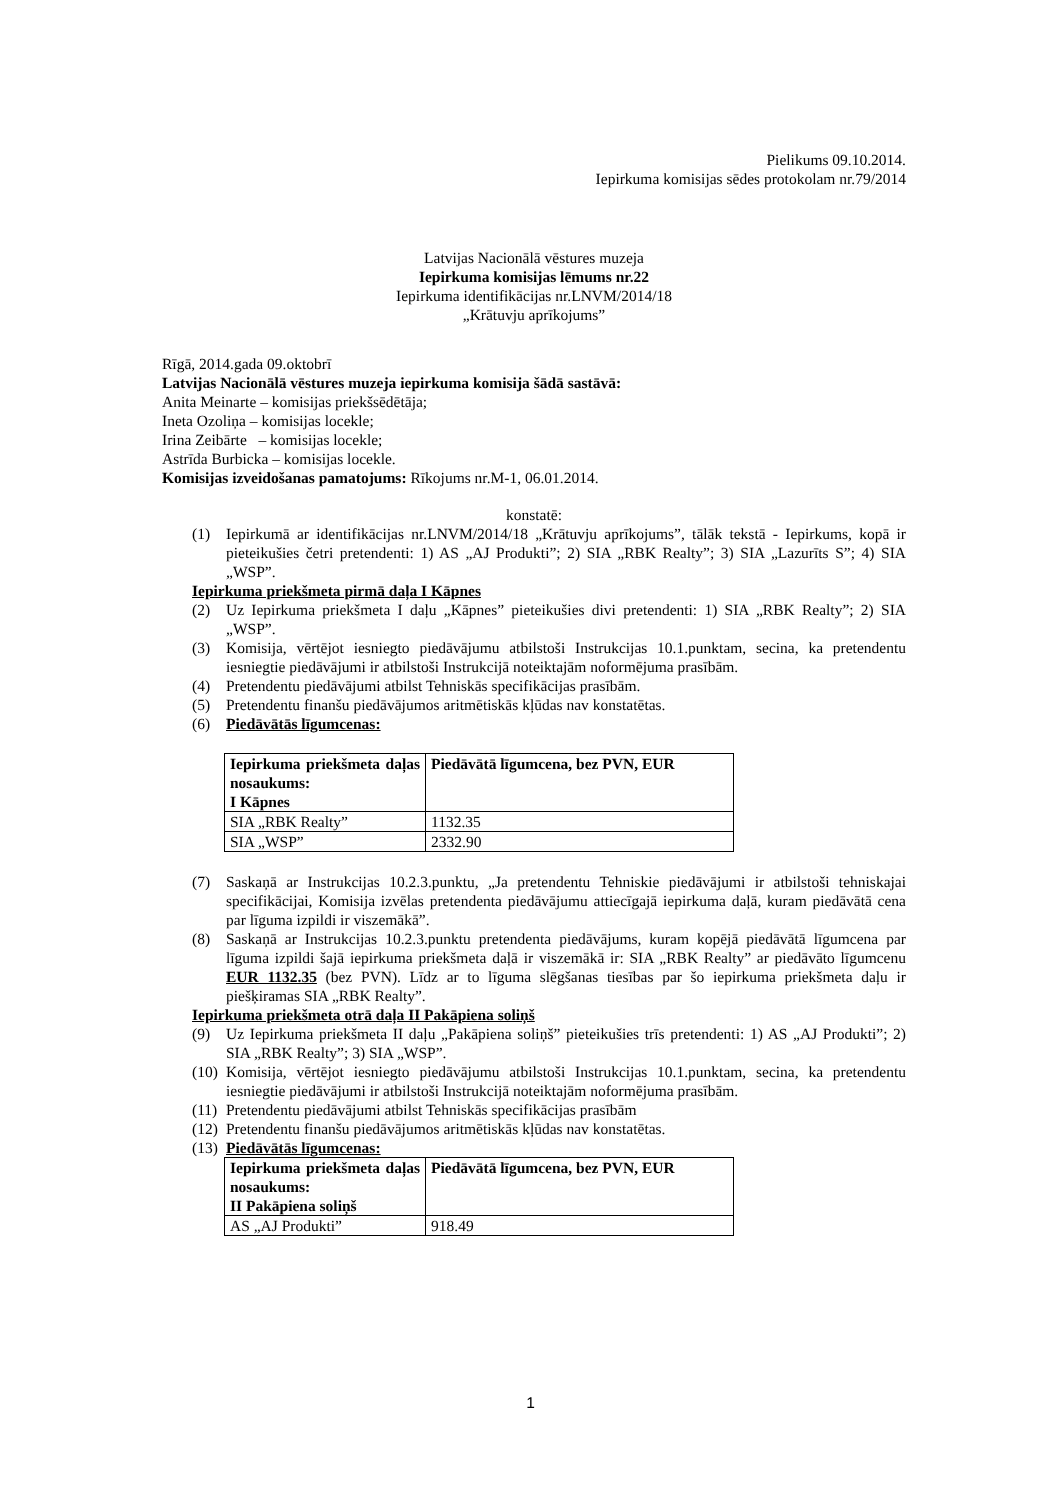Pielikums 09.10.2014.
Iepirkuma komisijas sēdes protokolam nr.79/2014
Latvijas Nacionālā vēstures muzeja
Iepirkuma komisijas lēmums nr.22
Iepirkuma identifikācijas nr.LNVM/2014/18
„Krātuvju aprīkojums”
Rīgā, 2014.gada 09.oktobrī
Latvijas Nacionālā vēstures muzeja iepirkuma komisija šādā sastāvā:
Anita Meinarte – komisijas priekšsēdētāja;
Ineta Ozoliņa – komisijas locekle;
Irina Zeibārte – komisijas locekle;
Astrīda Burbicka – komisijas locekle.
Komisijas izveidošanas pamatojums: Rīkojums nr.M-1, 06.01.2014.
konstatē:
(1) Iepirkumā ar identifikācijas nr.LNVM/2014/18 „Krātuvju aprīkojums”, tālāk tekstā - Iepirkums, kopā ir pieteikušies četri pretendenti: 1) AS „AJ Produkti”; 2) SIA „RBK Realty”; 3) SIA „Lazurīts S”; 4) SIA „WSP”.
Iepirkuma priekšmeta pirmā daļa I Kāpnes
(2) Uz Iepirkuma priekšmeta I daļu „Kāpnes” pieteikušies divi pretendenti: 1) SIA „RBK Realty”; 2) SIA „WSP”.
(3) Komisija, vērtējot iesniegto piedāvājumu atbilstoši Instrukcijas 10.1.punktam, secina, ka pretendentu iesniegtie piedāvājumi ir atbilstoši Instrukcijā noteiktajām noformējuma prasībām.
(4) Pretendentu piedāvājumi atbilst Tehniskās specifikācijas prasībām.
(5) Pretendentu finanšu piedāvājumos aritmētiskās kļūdas nav konstatētas.
(6) Piedāvātās līgumcenas:
| Iepirkuma priekšmeta daļas nosaukums: I Kāpnes | Piedāvātā līgumcena, bez PVN, EUR |
| SIA „RBK Realty” | 1132.35 |
| SIA „WSP” | 2332.90 |
(7) Saskaņā ar Instrukcijas 10.2.3.punktu, „Ja pretendentu Tehniskie piedāvājumi ir atbilstoši tehniskajai specifikācijai, Komisija izvēlas pretendenta piedāvājumu attiecīgajā iepirkuma daļā, kuram piedāvātā cena par līguma izpildi ir viszemākā”.
(8) Saskaņā ar Instrukcijas 10.2.3.punktu pretendenta piedāvājums, kuram kopējā piedāvātā līgumcena par līguma izpildi šajā iepirkuma priekšmeta daļā ir viszemākā ir: SIA „RBK Realty” ar piedāvāto līgumcenu EUR 1132.35 (bez PVN). Līdz ar to līguma slēgšanas tiesības par šo iepirkuma priekšmeta daļu ir piešķiramas SIA „RBK Realty”.
Iepirkuma priekšmeta otrā daļa II Pakāpiena soliņš
(9) Uz Iepirkuma priekšmeta II daļu „Pakāpiena soliņš” pieteikušies trīs pretendenti: 1) AS „AJ Produkti”; 2) SIA „RBK Realty”; 3) SIA „WSP”.
(10) Komisija, vērtējot iesniegto piedāvājumu atbilstoši Instrukcijas 10.1.punktam, secina, ka pretendentu iesniegtie piedāvājumi ir atbilstoši Instrukcijā noteiktajām noformējuma prasībām.
(11) Pretendentu piedāvājumi atbilst Tehniskās specifikācijas prasībām
(12) Pretendentu finanšu piedāvājumos aritmētiskās kļūdas nav konstatētas.
(13) Piedāvātās līgumcenas:
| Iepirkuma priekšmeta daļas nosaukums: II Pakāpiena soliņš | Piedāvātā līgumcena, bez PVN, EUR |
| AS „AJ Produkti” | 918.49 |
1